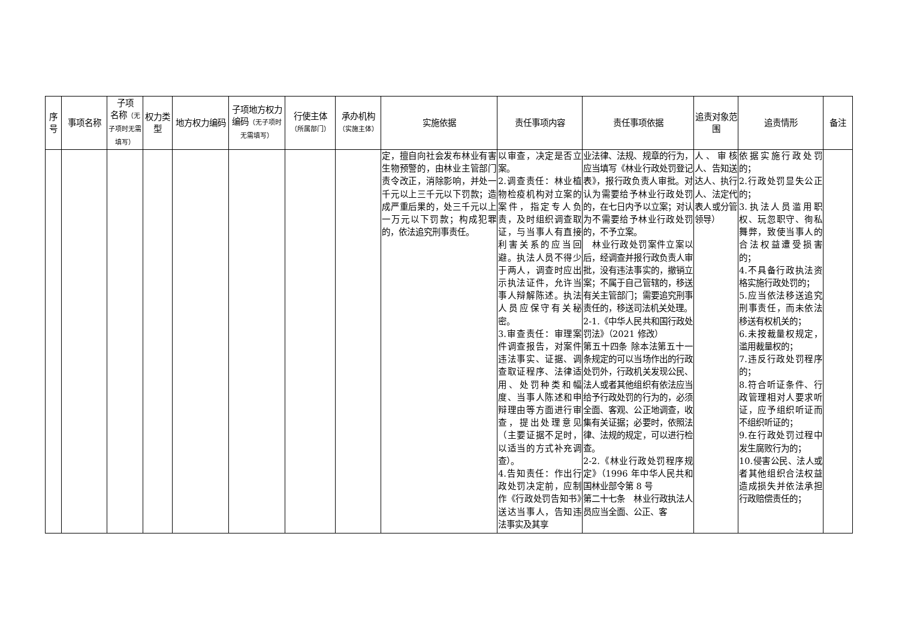| 序号 | 事项名称 | 子项 名称 （无子项时无需填写） | 权力类型 | 地方权力编码 | 子项地方权力编码 （无子项时无需填写） | 行使主体 （所属部门） | 承办机构 （实施主体） | 实施依据 | 责任事项内容 | 责任事项依据 | 追责对象范围 | 追责情形 | 备注 |
| --- | --- | --- | --- | --- | --- | --- | --- | --- | --- | --- | --- | --- | --- |
| | | | | | | | | 定，擅自向社会发布林业有害生物预警的，由林业主管部门责令改正，消除影响，并处一千元以上三千元以下罚款；造成严重后果的，处三千元以上一万元以下罚款；构成犯罪的，依法追究刑事责任。 | 以审查，决定是否立案。 2.调查责任：林业植物检疫机构对立案的案件，指定专人负责，及时组织调查取证，与当事人有直接利害关系的应当回避。执法人员不得少于两人，调查时应出示执法证件，允许当事人辩解陈述。执法人员应保守有关秘密。 3.审查责任：审理案件调查报告，对案件违法事实、证据、调查取证程序、法律适用、处罚种类和幅度、当事人陈述和申辩理由等方面进行审查，提出处理意见（主要证据不足时，以适当的方式补充调查）。 4.告知责任：作出行政处罚决定前，应制作《行政处罚告知书》送达当事人，告知违法事实及其享 | 业法律、法规、规章的行为，应当填写《林业行政处罚登记表》，报行政负责人审批。对认为需要给予林业行政处罚的，在七日内予以立案；对认为不需要给予林业行政处罚的，不予立案。 林业行政处罚案件立案以后，经调查并报行政负责人审批，没有违法事实的，撤销立案；不属于自己管辖的，移送有关主管部门；需要追究刑事责任的，移送司法机关处理。 2-1.《中华人民共和国行政处罚法》（2021 修改） 第五十四条 除本法第五十一条规定的可以当场作出的行政处罚外，行政机关发现公民、法人或者其他组织有依法应当给予行政处罚的行为的，必须全面、客观、公正地调查，收集有关证据；必要时，依照法律、法规的规定，可以进行检查。 2-2.《林业行政处罚程序规定》（1996 年中华人民共和国林业部令第 8 号 第二十七条 林业行政执法人员应当全面、公正、客 | 人、审核人、告知送达人、执行人、法定代表人或分管领导） | 依据实施行政处罚的； 2.行政处罚显失公正的； 3.执法人员滥用职权、玩忽职守、徇私舞弊，致使当事人的合法权益遭受损害的； 4.不具备行政执法资格实施行政处罚的； 5.应当依法移送追究刑事责任，而未依法移送有权机关的； 6.未按裁量权规定，滥用裁量权的； 7.违反行政处罚程序的； 8.符合听证条件、行政管理相对人要求听证，应予组织听证而不组织听证的； 9.在行政处罚过程中发生腐败行为的； 10.侵害公民、法人或者其他组织合法权益造成损失并依法承担行政赔偿责任的； | |